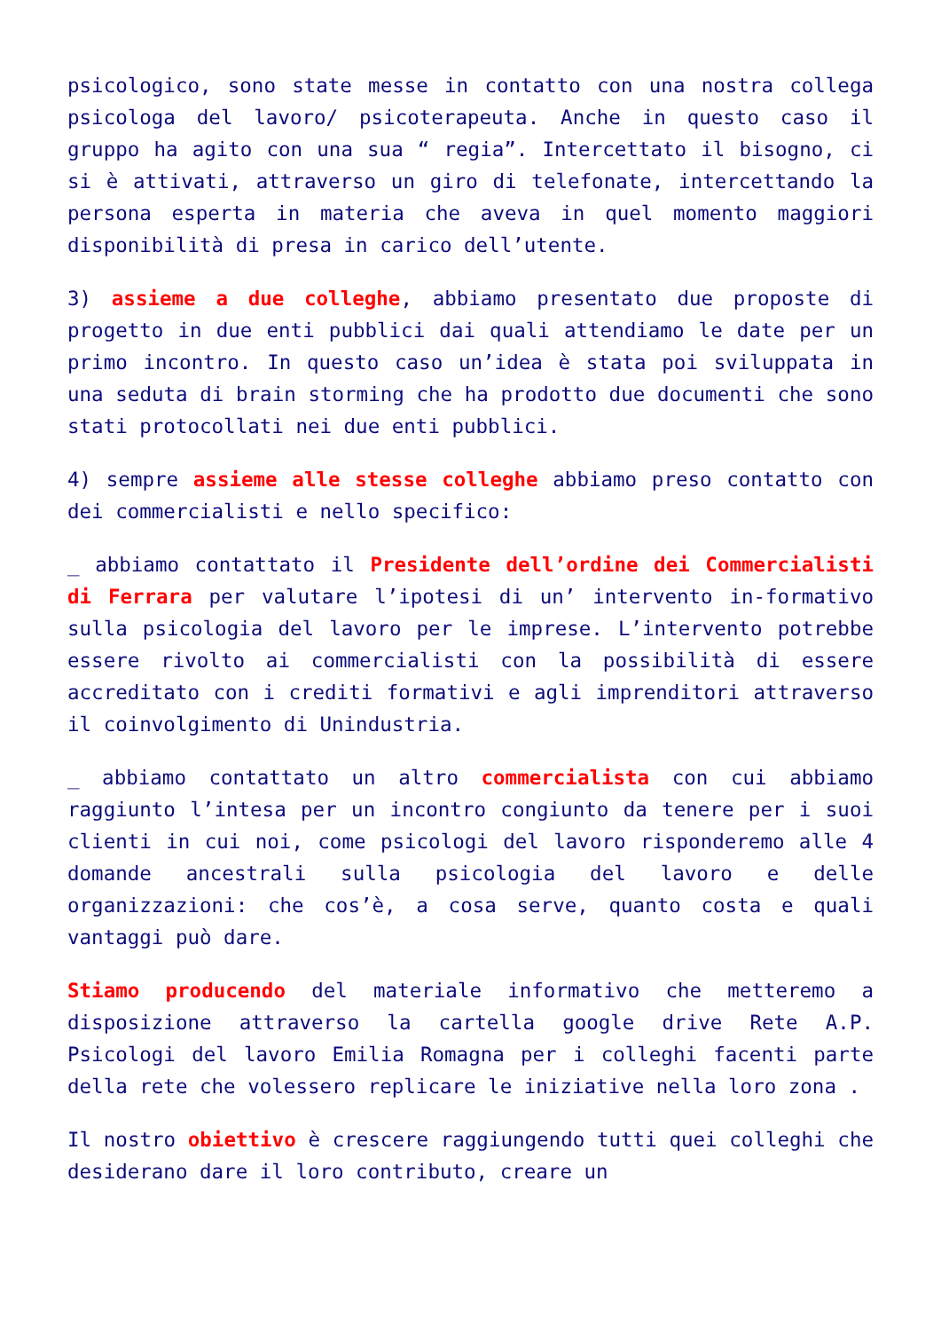psicologico, sono state messe in contatto con una nostra collega psicologa del lavoro/ psicoterapeuta. Anche in questo caso il gruppo ha agito con una sua “ regia”. Intercettato il bisogno, ci si è attivati, attraverso un giro di telefonate, intercettando la persona esperta in materia che aveva in quel momento maggiori disponibilità di presa in carico dell’utente.
3) assieme a due colleghe, abbiamo presentato due proposte di progetto in due enti pubblici dai quali attendiamo le date per un primo incontro. In questo caso un’idea è stata poi sviluppata in una seduta di brain storming che ha prodotto due documenti che sono stati protocollati nei due enti pubblici.
4) sempre assieme alle stesse colleghe abbiamo preso contatto con dei commercialisti e nello specifico:
_ abbiamo contattato il Presidente dell’ordine dei Commercialisti di Ferrara per valutare l’ipotesi di un’ intervento in-formativo sulla psicologia del lavoro per le imprese. L’intervento potrebbe essere rivolto ai commercialisti con la possibilità di essere accreditato con i crediti formativi e agli imprenditori attraverso il coinvolgimento di Unindustria.
_ abbiamo contattato un altro commercialista con cui abbiamo raggiunto l’intesa per un incontro congiunto da tenere per i suoi clienti in cui noi, come psicologi del lavoro risponderemo alle 4 domande ancestrali sulla psicologia del lavoro e delle organizzazioni: che cos’è, a cosa serve, quanto costa e quali vantaggi può dare.
Stiamo producendo del materiale informativo che metteremo a disposizione attraverso la cartella google drive Rete A.P. Psicologi del lavoro Emilia Romagna per i colleghi facenti parte della rete che volessero replicare le iniziative nella loro zona .
Il nostro obiettivo è crescere raggiungendo tutti quei colleghi che desiderano dare il loro contributo, creare un